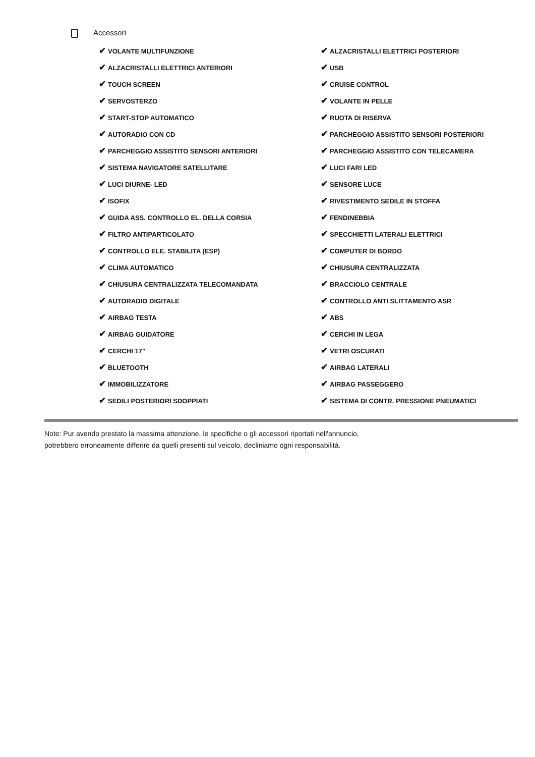Accessori
| ✔ VOLANTE MULTIFUNZIONE | ✔ ALZACRISTALLI ELETTRICI POSTERIORI |
| ✔ ALZACRISTALLI ELETTRICI ANTERIORI | ✔ USB |
| ✔ TOUCH SCREEN | ✔ CRUISE CONTROL |
| ✔ SERVOSTERZO | ✔ VOLANTE IN PELLE |
| ✔ START-STOP AUTOMATICO | ✔ RUOTA DI RISERVA |
| ✔ AUTORADIO CON CD | ✔ PARCHEGGIO ASSISTITO SENSORI POSTERIORI |
| ✔ PARCHEGGIO ASSISTITO SENSORI ANTERIORI | ✔ PARCHEGGIO ASSISTITO CON TELECAMERA |
| ✔ SISTEMA NAVIGATORE SATELLITARE | ✔ LUCI FARI LED |
| ✔ LUCI DIURNE- LED | ✔ SENSORE LUCE |
| ✔ ISOFIX | ✔ RIVESTIMENTO SEDILE IN STOFFA |
| ✔ GUIDA ASS. CONTROLLO EL. DELLA CORSIA | ✔ FENDINEBBIA |
| ✔ FILTRO ANTIPARTICOLATO | ✔ SPECCHIETTI LATERALI ELETTRICI |
| ✔ CONTROLLO ELE. STABILITA (ESP) | ✔ COMPUTER DI BORDO |
| ✔ CLIMA AUTOMATICO | ✔ CHIUSURA CENTRALIZZATA |
| ✔ CHIUSURA CENTRALIZZATA TELECOMANDATA | ✔ BRACCIOLO CENTRALE |
| ✔ AUTORADIO DIGITALE | ✔ CONTROLLO ANTI SLITTAMENTO ASR |
| ✔ AIRBAG TESTA | ✔ ABS |
| ✔ AIRBAG GUIDATORE | ✔ CERCHI IN LEGA |
| ✔ CERCHI 17" | ✔ VETRI OSCURATI |
| ✔ BLUETOOTH | ✔ AIRBAG LATERALI |
| ✔ IMMOBILIZZATORE | ✔ AIRBAG PASSEGGERO |
| ✔ SEDILI POSTERIORI SDOPPIATI | ✔ SISTEMA DI CONTR. PRESSIONE PNEUMATICI |
Note: Pur avendo prestato la massima attenzione, le specifiche o gli accessori riportati nell'annuncio,
potrebbero erroneamente differire da quelli presenti sul veicolo, decliniamo ogni responsabilità.